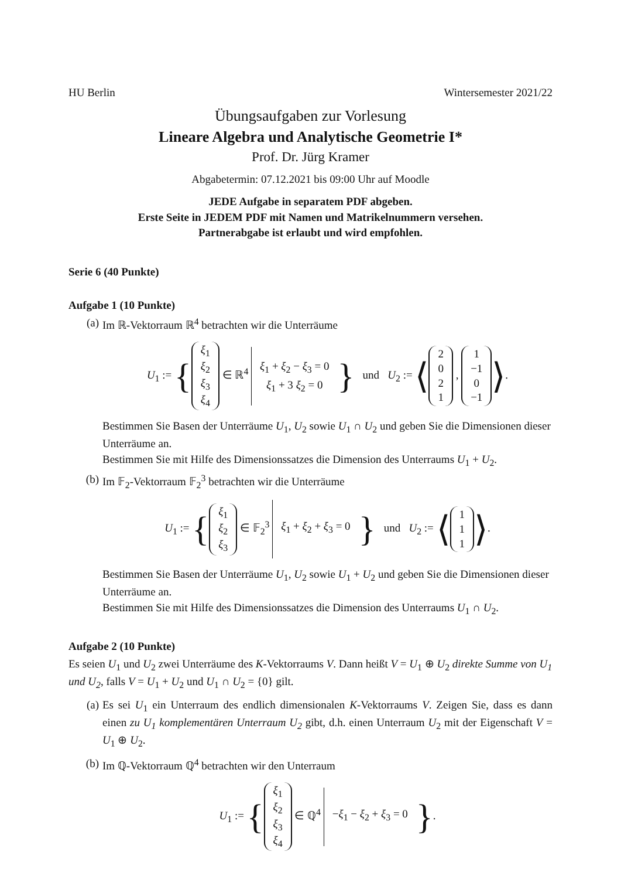HU Berlin Wintersemester 2021/22
Übungsaufgaben zur Vorlesung
Lineare Algebra und Analytische Geometrie I*
Prof. Dr. Jürg Kramer
Abgabetermin: 07.12.2021 bis 09:00 Uhr auf Moodle
JEDE Aufgabe in separatem PDF abgeben.
Erste Seite in JEDEM PDF mit Namen und Matrikelnummern versehen.
Partnerabgabe ist erlaubt und wird empfohlen.
Serie 6 (40 Punkte)
Aufgabe 1 (10 Punkte)
(a) Im ℝ-Vektorraum ℝ<sup>4</sup> betrachten wir die Unterräume
U<sub>1</sub> := { ξ<sub>1</sub>
ξ<sub>2</sub>
ξ<sub>3</sub>
ξ<sub>4</sub> ∈ ℝ<sup>4</sup> ξ<sub>1</sub> + ξ<sub>2</sub> − ξ<sub>3</sub> = 0
ξ<sub>1</sub> + 3 ξ<sub>2</sub> = 0 } und U<sub>2</sub> := ⟨ 2
0
2
1 , 1
−1
0
−1 ⟩.
Bestimmen Sie Basen der Unterräume U<sub>1</sub>, U<sub>2</sub> sowie U<sub>1</sub> ∩ U<sub>2</sub> und geben Sie die Dimensionen dieser Unterräume an.
Bestimmen Sie mit Hilfe des Dimensionssatzes die Dimension des Unterraums U<sub>1</sub> + U<sub>2</sub>.
(b) Im 𝔽<sub>2</sub>-Vektorraum 𝔽<sub>2</sub><sup>3</sup> betrachten wir die Unterräume
U<sub>1</sub> := { ξ<sub>1</sub>
ξ<sub>2</sub>
ξ<sub>3</sub> ∈ 𝔽<sub>2</sub><sup>3</sup> ξ<sub>1</sub> + ξ<sub>2</sub> + ξ<sub>3</sub> = 0 } und U<sub>2</sub> := ⟨ 1
1
1 ⟩.
Bestimmen Sie Basen der Unterräume U<sub>1</sub>, U<sub>2</sub> sowie U<sub>1</sub> + U<sub>2</sub> und geben Sie die Dimensionen dieser Unterräume an.
Bestimmen Sie mit Hilfe des Dimensionssatzes die Dimension des Unterraums U<sub>1</sub> ∩ U<sub>2</sub>.
Aufgabe 2 (10 Punkte)
Es seien U<sub>1</sub> und U<sub>2</sub> zwei Unterräume des K-Vektorraums V. Dann heißt V = U<sub>1</sub> ⊕ U<sub>2</sub> direkte Summe von U<sub>1</sub> und U<sub>2</sub>, falls V = U<sub>1</sub> + U<sub>2</sub> und U<sub>1</sub> ∩ U<sub>2</sub> = {0} gilt.
(a) Es sei U<sub>1</sub> ein Unterraum des endlich dimensionalen K-Vektorraums V. Zeigen Sie, dass es dann einen zu U<sub>1</sub> komplementären Unterraum U<sub>2</sub> gibt, d.h. einen Unterraum U<sub>2</sub> mit der Eigenschaft V = U<sub>1</sub> ⊕ U<sub>2</sub>.
(b) Im ℚ-Vektorraum ℚ<sup>4</sup> betrachten wir den Unterraum
U<sub>1</sub> := { ξ<sub>1</sub>
ξ<sub>2</sub>
ξ<sub>3</sub>
ξ<sub>4</sub> ∈ ℚ<sup>4</sup> −ξ<sub>1</sub> − ξ<sub>2</sub> + ξ<sub>3</sub> = 0 }.